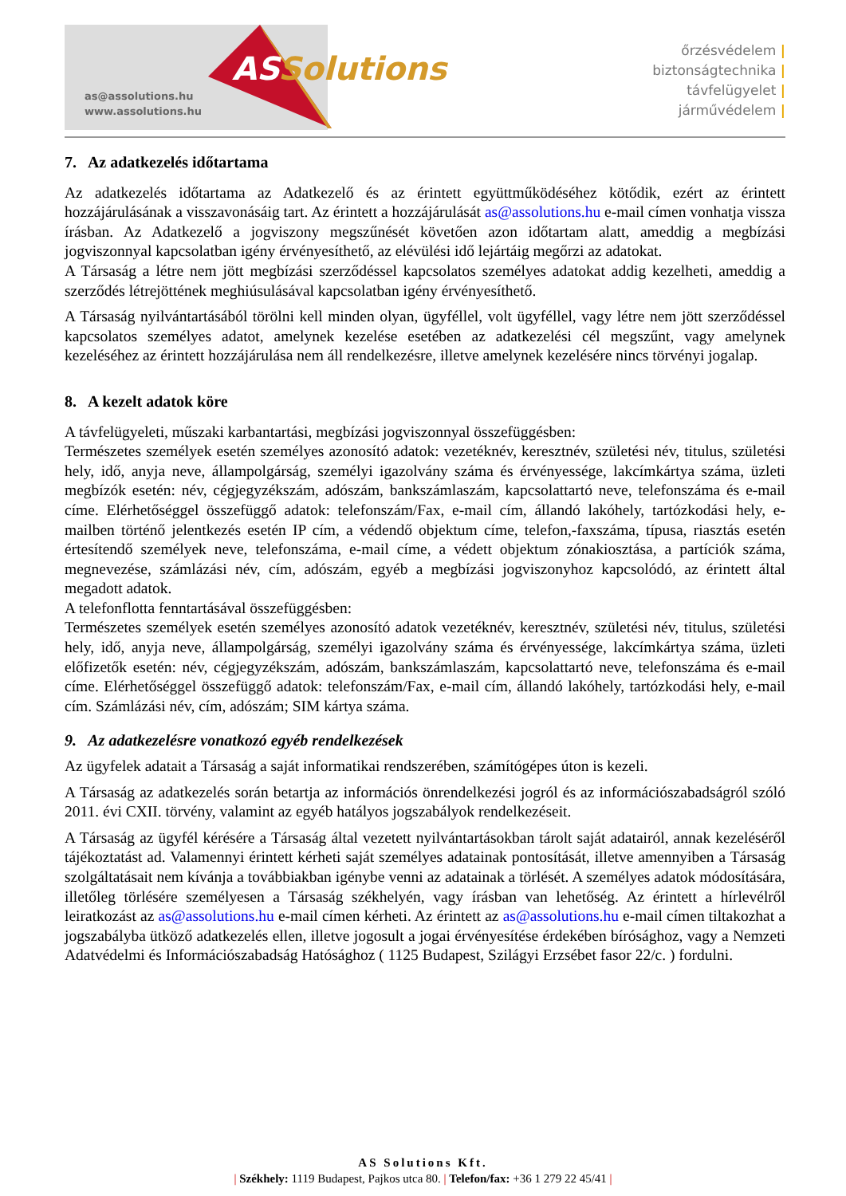as@assolutions.hu
www.assolutions.hu
ASSolutions
őrzésvédelem |
biztonságtechnika |
távfelügyelet |
járművédelem |
7. Az adatkezelés időtartama
Az adatkezelés időtartama az Adatkezelő és az érintett együttműködéséhez kötődik, ezért az érintett hozzájárulásának a visszavonásáig tart. Az érintett a hozzájárulását as@assolutions.hu e-mail címen vonhatja vissza írásban. Az Adatkezelő a jogviszony megszűnését követően azon időtartam alatt, ameddig a megbízási jogviszonnyal kapcsolatban igény érvényesíthető, az elévülési idő lejártáig megőrzi az adatokat.
A Társaság a létre nem jött megbízási szerződéssel kapcsolatos személyes adatokat addig kezelheti, ameddig a szerződés létrejöttének meghiúsulásával kapcsolatban igény érvényesíthető.
A Társaság nyilvántartásából törölni kell minden olyan, ügyféllel, volt ügyféllel, vagy létre nem jött szerződéssel kapcsolatos személyes adatot, amelynek kezelése esetében az adatkezelési cél megszűnt, vagy amelynek kezeléséhez az érintett hozzájárulása nem áll rendelkezésre, illetve amelynek kezelésére nincs törvényi jogalap.
8. A kezelt adatok köre
A távfelügyeleti, műszaki karbantartási, megbízási jogviszonnyal összefüggésben:
Természetes személyek esetén személyes azonosító adatok: vezetéknév, keresztnév, születési név, titulus, születési hely, idő, anyja neve, állampolgárság, személyi igazolvány száma és érvényessége, lakcímkártya száma, üzleti megbízók esetén: név, cégjegyzékszám, adószám, bankszámlaszám, kapcsolattartó neve, telefonszáma és e-mail címe. Elérhetőséggel összefüggő adatok: telefonszám/Fax, e-mail cím, állandó lakóhely, tartózkodási hely, e-mailben történő jelentkezés esetén IP cím, a védendő objektum címe, telefon,-faxszáma, típusa, riasztás esetén értesítendő személyek neve, telefonszáma, e-mail címe, a védett objektum zónakiosztása, a partíciók száma, megnevezése, számlázási név, cím, adószám, egyéb a megbízási jogviszonyhoz kapcsolódó, az érintett által megadott adatok.
A telefonflotta fenntartásával összefüggésben:
Természetes személyek esetén személyes azonosító adatok vezetéknév, keresztnév, születési név, titulus, születési hely, idő, anyja neve, állampolgárság, személyi igazolvány száma és érvényessége, lakcímkártya száma, üzleti előfizetők esetén: név, cégjegyzékszám, adószám, bankszámlaszám, kapcsolattartó neve, telefonszáma és e-mail címe. Elérhetőséggel összefüggő adatok: telefonszám/Fax, e-mail cím, állandó lakóhely, tartózkodási hely, e-mail cím. Számlázási név, cím, adószám; SIM kártya száma.
9. Az adatkezelésre vonatkozó egyéb rendelkezések
Az ügyfelek adatait a Társaság a saját informatikai rendszerében, számítógépes úton is kezeli.
A Társaság az adatkezelés során betartja az információs önrendelkezési jogról és az információszabadságról szóló 2011. évi CXII. törvény, valamint az egyéb hatályos jogszabályok rendelkezéseit.
A Társaság az ügyfél kérésére a Társaság által vezetett nyilvántartásokban tárolt saját adatairól, annak kezeléséről tájékoztatást ad. Valamennyi érintett kérheti saját személyes adatainak pontosítását, illetve amennyiben a Társaság szolgáltatásait nem kívánja a továbbiakban igénybe venni az adatainak a törlését. A személyes adatok módosítására, illetőleg törlésére személyesen a Társaság székhelyén, vagy írásban van lehetőség. Az érintett a hírlevélről leiratkozást az as@assolutions.hu e-mail címen kérheti. Az érintett az as@assolutions.hu e-mail címen tiltakozhat a jogszabályba ütköző adatkezelés ellen, illetve jogosult a jogai érvényesítése érdekében bírósághoz, vagy a Nemzeti Adatvédelmi és Információszabadság Hatósághoz ( 1125 Budapest, Szilágyi Erzsébet fasor 22/c. ) fordulni.
AS Solutions Kft.
| Székhely: 1119 Budapest, Pajkos utca 80. | Telefon/fax: +36 1 279 22 45/41 |